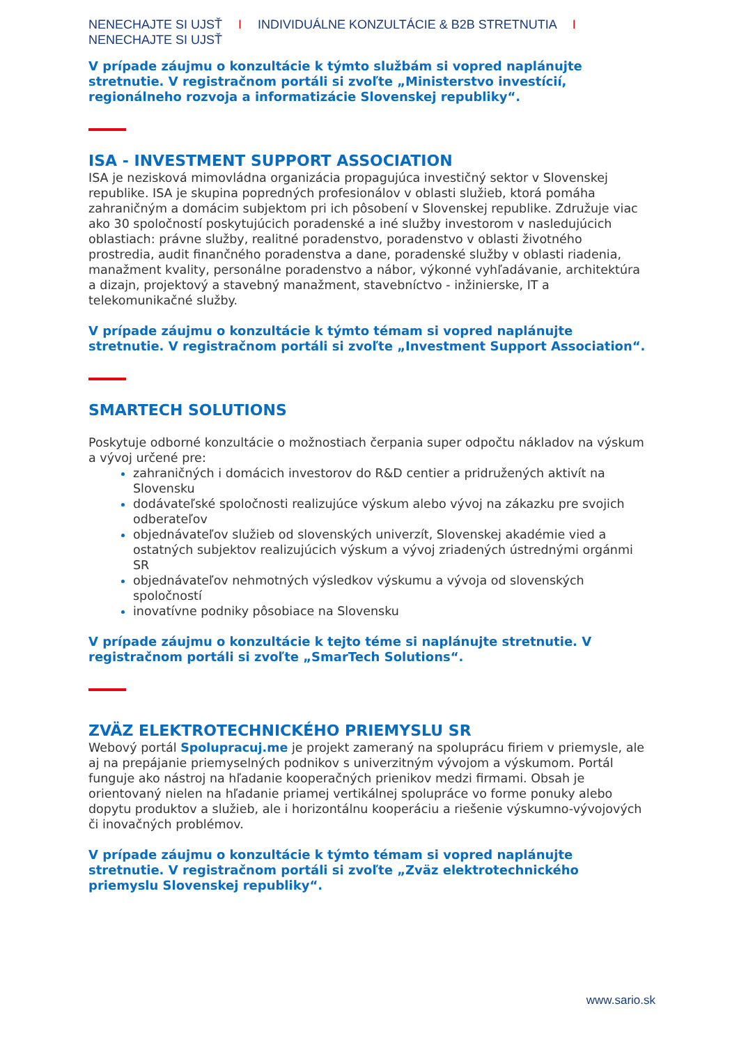NENECHAJTE SI UJSŤ I INDIVIDUÁLNE KONZULTÁCIE & B2B STRETNUTIA I NENECHAJTE SI UJSŤ
V prípade záujmu o konzultácie k týmto službám si vopred naplánujte stretnutie. V registračnom portáli si zvoľte „Ministerstvo investícií, regionálneho rozvoja a informatizácie Slovenskej republiky“.
ISA - INVESTMENT SUPPORT ASSOCIATION
ISA je nezisková mimovládna organizácia propagujúca investičný sektor v Slovenskej republike. ISA je skupina popredných profesionálov v oblasti služieb, ktorá pomáha zahraničným a domácim subjektom pri ich pôsobení v Slovenskej republike. Združuje viac ako 30 spoločností poskytujúcich poradenské a iné služby investorom v nasledujúcich oblastiach: právne služby, realitné poradenstvo, poradenstvo v oblasti životného prostredia, audit finančného poradenstva a dane, poradenské služby v oblasti riadenia, manažment kvality, personálne poradenstvo a nábor, výkonné vyhľadávanie, architektúra a dizajn, projektový a stavebný manažment, stavebníctvo - inžinierske, IT a telekomunikačné služby.
V prípade záujmu o konzultácie k týmto témam si vopred naplánujte stretnutie. V registračnom portáli si zvoľte „Investment Support Association“.
SMARTECH SOLUTIONS
Poskytuje odborné konzultácie o možnostiach čerpania super odpočtu nákladov na výskum a vývoj určené pre:
zahraničných i domácich investorov do R&D centier a pridružených aktivít na Slovensku
dodávateľské spoločnosti realizujúce výskum alebo vývoj na zákazku pre svojich odberateľov
objednávateľov služieb od slovenských univerzít, Slovenskej akadémie vied a ostatných subjektov realizujúcich výskum a vývoj zriadených ústrednými orgánmi SR
objednávateľov nehmotných výsledkov výskumu a vývoja od slovenských spoločností
inovatívne podniky pôsobiace na Slovensku
V prípade záujmu o konzultácie k tejto téme si naplánujte stretnutie. V registračnom portáli si zvoľte „SmarTech Solutions“.
ZVÄZ ELEKTROTECHNICKÉHO PRIEMYSLU SR
Webový portál Spolupracuj.me je projekt zameraný na spoluprácu firiem v priemysle, ale aj na prepájanie priemyselných podnikov s univerzitným vývojom a výskumom. Portál funguje ako nástroj na hľadanie kooperačných prienikov medzi firmami. Obsah je orientovaný nielen na hľadanie priamej vertikálnej spolupráce vo forme ponuky alebo dopytu produktov a služieb, ale i horizontálnu kooperáciu a riešenie výskumno-vývojových či inovačných problémov.
V prípade záujmu o konzultácie k týmto témam si vopred naplánujte stretnutie. V registračnom portáli si zvoľte „Zväz elektrotechnického priemyslu Slovenskej republiky“.
www.sario.sk